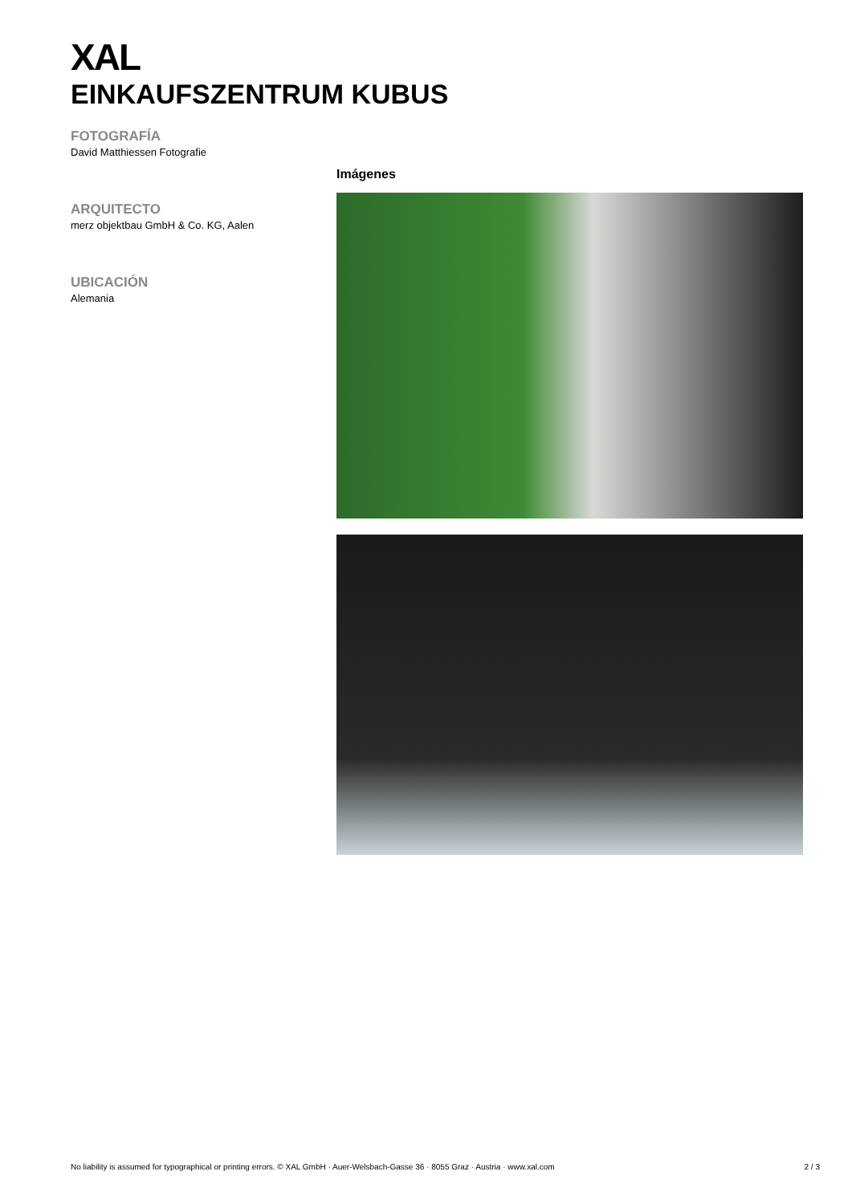XAL
EINKAUFSZENTRUM KUBUS
FOTOGRAFÍA
David Matthiessen Fotografie
ARQUITECTO
merz objektbau GmbH & Co. KG, Aalen
UBICACIÓN
Alemania
Imágenes
No liability is assumed for typographical or printing errors. © XAL GmbH · Auer-Welsbach-Gasse 36 · 8055 Graz · Austria · www.xal.com 2 / 3